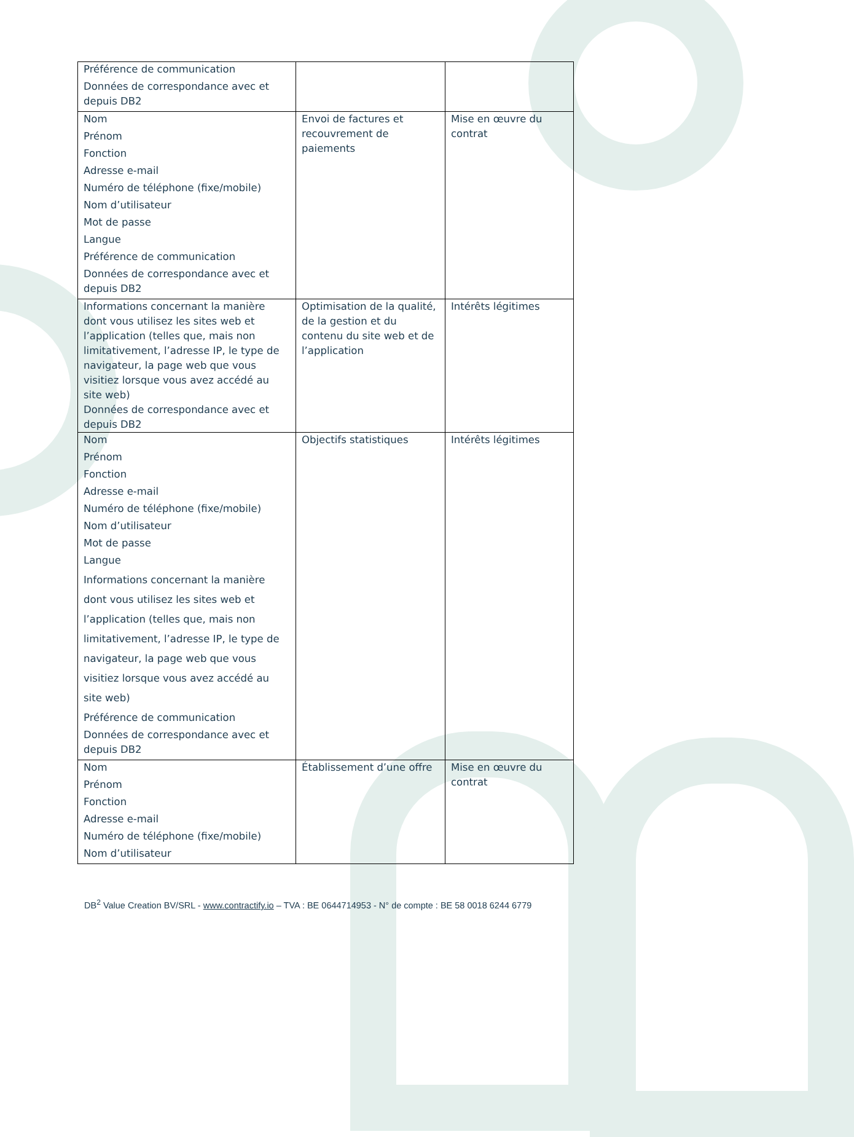| Préférence de communication Données de correspondance avec et depuis DB2 | | |
| Nom Prénom Fonction Adresse e-mail Numéro de téléphone (fixe/mobile) Nom d’utilisateur Mot de passe Langue Préférence de communication Données de correspondance avec et depuis DB2 | Envoi de factures et recouvrement de paiements | Mise en œuvre du contrat |
| Informations concernant la manière dont vous utilisez les sites web et l’application (telles que, mais non limitativement, l’adresse IP, le type de navigateur, la page web que vous visitiez lorsque vous avez accédé au site web) Données de correspondance avec et depuis DB2 | Optimisation de la qualité, de la gestion et du contenu du site web et de l’application | Intérêts légitimes |
| Nom Prénom Fonction Adresse e-mail Numéro de téléphone (fixe/mobile) Nom d’utilisateur Mot de passe Langue Informations concernant la manière dont vous utilisez les sites web et l’application (telles que, mais non limitativement, l’adresse IP, le type de navigateur, la page web que vous visitiez lorsque vous avez accédé au site web) Préférence de communication Données de correspondance avec et depuis DB2 | Objectifs statistiques | Intérêts légitimes |
| Nom Prénom Fonction Adresse e-mail Numéro de téléphone (fixe/mobile) Nom d’utilisateur | Établissement d’une offre | Mise en œuvre du contrat |
DB<sup>2</sup> Value Creation BV/SRL - www.contractify.io – TVA : BE 0644714953 - N° de compte : BE 58 0018 6244 6779